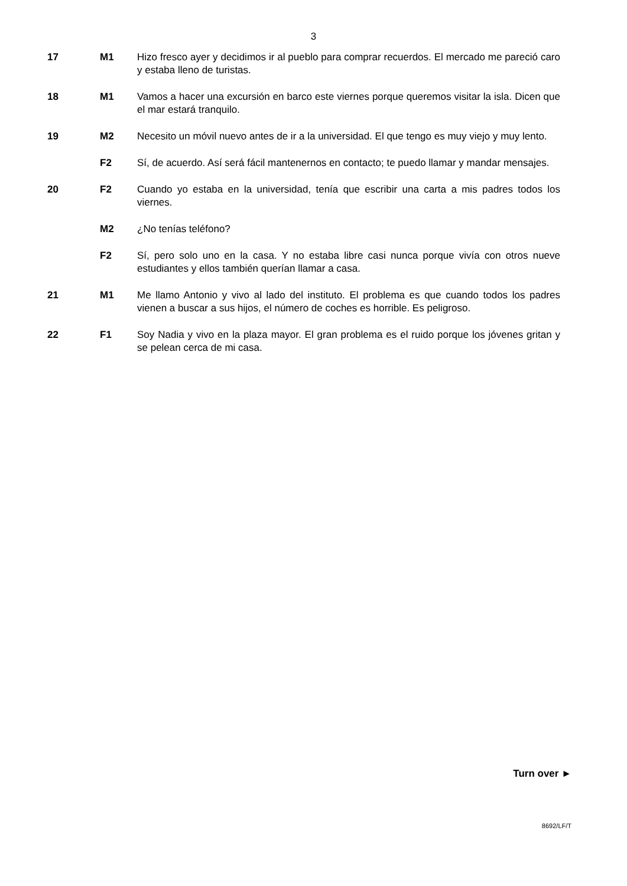3
17 M1 Hizo fresco ayer y decidimos ir al pueblo para comprar recuerdos. El mercado me pareció caro y estaba lleno de turistas.
18 M1 Vamos a hacer una excursión en barco este viernes porque queremos visitar la isla. Dicen que el mar estará tranquilo.
19 M2 Necesito un móvil nuevo antes de ir a la universidad. El que tengo es muy viejo y muy lento.
F2 Sí, de acuerdo. Así será fácil mantenernos en contacto; te puedo llamar y mandar mensajes.
20 F2 Cuando yo estaba en la universidad, tenía que escribir una carta a mis padres todos los viernes.
M2 ¿No tenías teléfono?
F2 Sí, pero solo uno en la casa. Y no estaba libre casi nunca porque vivía con otros nueve estudiantes y ellos también querían llamar a casa.
21 M1 Me llamo Antonio y vivo al lado del instituto. El problema es que cuando todos los padres vienen a buscar a sus hijos, el número de coches es horrible. Es peligroso.
22 F1 Soy Nadia y vivo en la plaza mayor. El gran problema es el ruido porque los jóvenes gritan y se pelean cerca de mi casa.
Turn over ►
8692/LF/T